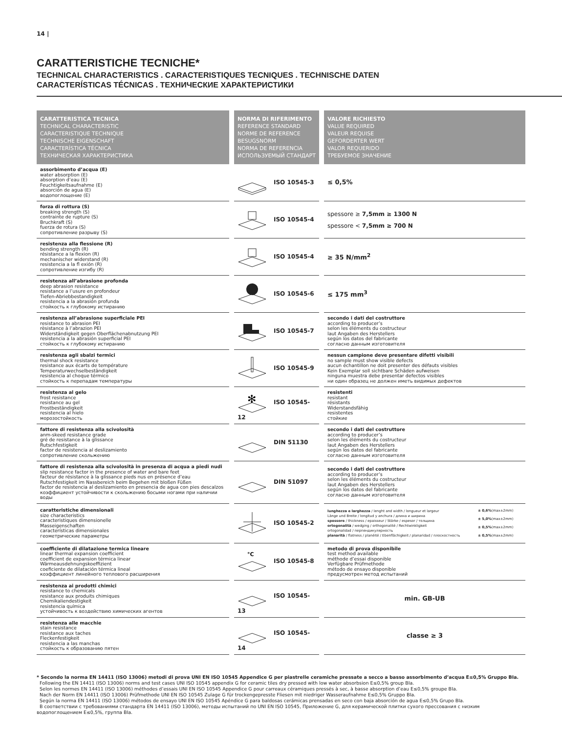14 |
CARATTERISTICHE TECNICHE*
TECHNICAL CHARACTERISTICS . CARACTERISTIQUES TECNIQUES . TECHNISCHE DATEN
CARACTERÍSTICAS TÉCNICAS . ТЕХНИЧЕСКИЕ ХАРАКТЕРИСТИКИ
| CARATTERISTICA TECNICA TECHNICAL CHARACTERISTIC CARACTERISTIQUE TECHNIQUE TECHNISCHE EIGENSCHAFT CARACTERÍSTICA TÉCNICA ТЕХНИЧЕСКАЯ ХАРАКТЕРИСТИКА | NORMA DI RIFERIMENTO REFERENCE STANDARD NORME DE REFERENCE BESUGSNORM NORMA DE REFERENCIA ИСПОЛЬЗУЕМЫЙ СТАНДАРТ | VALORE RICHIESTO VALUE REQUIRED VALEUR REQUISE GEFORDERTER WERT VALOR REQUERIDO ТРЕБУЕМОЕ ЗНАЧЕНИЕ |
| --- | --- | --- |
| assorbimento d’acqua (E) water absorption (E) absorption d’eau (E) Feuchtigkeitsaufnahme (E) absorción de agua (E) водопоглощение (E) | ISO 10545-3 | ≤ 0,5% |
| forza di rottura (S) breaking strength (S) contrainte de rupture (S) Bruchkraft (S) fuerza de rotura (S) сопротивление разрыву (S) | ISO 10545-4 | spessore ≥ 7,5mm ≥ 1300 N spessore < 7,5mm ≥ 700 N |
| resistenza alla flessione (R) bending strength (R) résistance a la flexion (R) mechanischer widerstand (R) resistencia a la fl exión (R) сопротивление изгибу (R) | ISO 10545-4 | ≥ 35 N/mm<sup>2</sup> |
| resistenza all’abrasione profonda deep abrasion resistance resistance a l’usure en profondeur Tiefen-Abriebbestandigkeit resistencia a la abrasión profunda стойкость к глубокому истиранию | ISO 10545-6 | ≤ 175 mm<sup>3</sup> |
| resistenza all’abrasione superficiale PEI resistance to abrasion PEI rèsistance à l’abrazion PEI Widerständigkeit gegen Oberflächenabnutzung PEI resistencia a la abrasión superficial PEI стойкость к глубокому истиранию | ISO 10545-7 | secondo i dati del costruttore according to producer’s selon les éléments du costructeur laut Angaben des Herstellers según los datos del fabricante согласно данным изготовителя |
| resistenza agli sbalzi termici thermal shock resistance resistance aux écarts de température Temperaturwechselbeständigkeit resistencia al choque térmico стойкость к перепадам температуры | ISO 10545-9 | nessun campione deve presentare difetti visibili no sample must show visible defects aucun échantillon ne doit presenter des défauts visibles Kein Exemplar soll sichtbare Schäden aufweisen ninguna muestra debe presentar defectos visibles ни один образец не должен иметь видимых дефектов |
| resistenza al gelo frost resistance resistance au gel Frostbeständigkeit resistencia al hielo морозостойкость | ✻ ISO 10545-12 | resistenti resistant résistants Widerstandsfähig resistentes стойкие |
| fattore di resistenza alla scivolosità anm-skeed resistance grade gré de resistance à la glissance Rutschfestigkeit factor de resistencia al deslizamiento сопротивление скольжению | DIN 51130 | secondo i dati del costruttore according to producer’s selon les éléments du costructeur laut Angaben des Herstellers según los datos del fabricante согласно данным изготовителя |
| fattore di resistenza alla scivolosità in presenza di acqua a piedi nudi slip resistance factor in the presence of water and bare feet facteur de résistance à la glissance pieds nus en présence d’eau Rutschfestigkeit im Nassbereich beim Begehen mit bloßen Füßen factor de resistencia al deslizamiento en presencia de agua con pies descalzos коэффициент устойчивости к скольжению босыми ногами при наличии воды | DIN 51097 | secondo i dati del costruttore according to producer’s selon les éléments du costructeur laut Angaben des Herstellers según los datos del fabricante согласно данным изготовителя |
| caratteristiche dimensionali size characteristics caracteristiques dimensionelle Masseigenschaften características dimensionales геометрические параметры | ISO 10545-2 | / lunghezza e larghezza / lenght and width / longueur et largeur Länge und Breite / longitud y anchura / длина и ширина spessore / thickness / epaisseur / Stärke / espesor / толщина ortogonalità / wedging / orthogonalité / Rechtwinkligkeit ortogonalidad / перпендикулярность planarità / flatness / planéité / Ebenflächigkeit / planaridad / плоскостность / ± 0,6% (max±2mm) ± 5,0% (max±2mm) ± 0,5% (max±2mm) ± 0,5% (max±2mm) / |
| coefficiente di dilatazione termica lineare linear thermal expansion coefficient coefficient de expansion térmica linear Wärmeausdehnungskoeffizient coeficiente de dilatación térmica lineal коэффициент линейного теплового расширения | °C ISO 10545-8 | metodo di prova disponibile test method available méthode d’essai disponible Verfügbare Prüfmethode método de ensayo disponible предусмотрен метод испытаний |
| resistenza ai prodotti chimici resistance to chemicals resistance aux produits chimiques Chemikaliendestigkeit resistencia química устойчивость к воздействию химических агентов | ISO 10545-13 | min. GB-UB |
| resistenza alle macchie stain resistance resistance aux taches Fleckenfestigkeit resistencia a las manchas стойкость к образованию пятен | ISO 10545-14 | classe ≥ 3 |
* Secondo la norma EN 14411 (ISO 13006) metodi di prova UNI EN ISO 10545 Appendice G per piastrelle ceramiche pressate a secco a basso assorbimento d’acqua E≤0,5% Gruppo BIa.
Following the EN 14411 (ISO 13006) norms and test cases UNI ISO 10545 appendix G for ceramic tiles dry pressed with low water absorbsion E≤0,5% group BIa.
Selon les normes EN 14411 (ISO 13006) méthodes d’essais UNI EN ISO 10545 Appendice G pour carreaux céramiques pressés à sec, à basse absorption d’eau E≤0,5% groupe BIa.
Nach der Norm EN 14411 (ISO 13006) Prüfmethode UNI EN ISO 10545 Zulage G für trockengepresste Fliesen mit niedriger Wasseraufnahme E≤0,5% Gruppo BIa.
Según la norma EN 14411 (ISO 13006) métodos de ensayo UNI EN ISO 10545 Apéndice G para baldosas cerámicas prensadas en seco con baja absorción de agua E≤0,5% Grupo BIa.
В соответствии с требованиями стандарта EN 14411 (ISO 13006), методы испытаний по UNI EN ISO 10545, Приложение G, для керамической плитки сухого прессования с низким водопоглощением E≤0,5%, группа BIa.